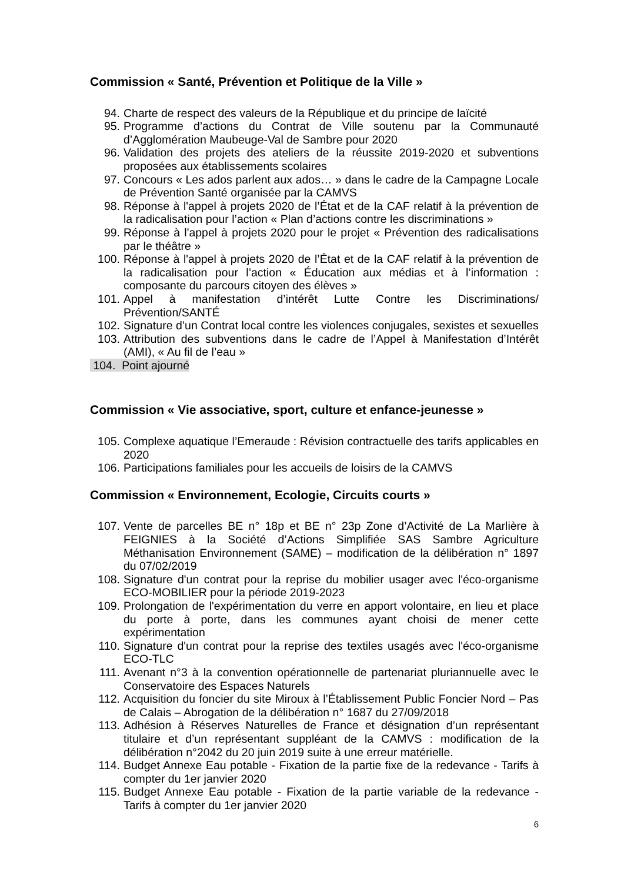Commission « Santé, Prévention et Politique de la Ville »
94. Charte de respect des valeurs de la République et du principe de laïcité
95. Programme d’actions du Contrat de Ville soutenu par la Communauté d’Agglomération Maubeuge-Val de Sambre pour 2020
96. Validation des projets des ateliers de la réussite 2019-2020 et subventions proposées aux établissements scolaires
97. Concours « Les ados parlent aux ados… » dans le cadre de la Campagne Locale de Prévention Santé organisée par la CAMVS
98. Réponse à l'appel à projets 2020 de l’État et de la CAF relatif à la prévention de la radicalisation pour l’action « Plan d’actions contre les discriminations »
99. Réponse à l'appel à projets 2020 pour le projet « Prévention des radicalisations par le théâtre »
100. Réponse à l'appel à projets 2020 de l’État et de la CAF relatif à la prévention de la radicalisation pour l’action « Éducation aux médias et à l’information : composante du parcours citoyen des élèves »
101. Appel à manifestation d’intérêt Lutte Contre les Discriminations/ Prévention/SANTÉ
102. Signature d’un Contrat local contre les violences conjugales, sexistes et sexuelles
103. Attribution des subventions dans le cadre de l’Appel à Manifestation d’Intérêt (AMI), « Au fil de l’eau »
104. Point ajourné
Commission « Vie associative, sport, culture et enfance-jeunesse »
105. Complexe aquatique l’Emeraude : Révision contractuelle des tarifs applicables en 2020
106. Participations familiales pour les accueils de loisirs de la CAMVS
Commission « Environnement, Ecologie, Circuits courts »
107. Vente de parcelles BE n° 18p et BE n° 23p Zone d’Activité de La Marlière à FEIGNIES à la Société d’Actions Simplifiée SAS Sambre Agriculture Méthanisation Environnement (SAME) – modification de la délibération n° 1897 du 07/02/2019
108. Signature d'un contrat pour la reprise du mobilier usager avec l'éco-organisme ECO-MOBILIER pour la période 2019-2023
109. Prolongation de l'expérimentation du verre en apport volontaire, en lieu et place du porte à porte, dans les communes ayant choisi de mener cette expérimentation
110. Signature d'un contrat pour la reprise des textiles usagés avec l'éco-organisme ECO-TLC
111. Avenant n°3 à la convention opérationnelle de partenariat pluriannuelle avec le Conservatoire des Espaces Naturels
112. Acquisition du foncier du site Miroux à l’Établissement Public Foncier Nord – Pas de Calais – Abrogation de la délibération n° 1687 du 27/09/2018
113. Adhésion à Réserves Naturelles de France et désignation d’un représentant titulaire et d’un représentant suppléant de la CAMVS : modification de la délibération n°2042 du 20 juin 2019 suite à une erreur matérielle.
114. Budget Annexe Eau potable - Fixation de la partie fixe de la redevance - Tarifs à compter du 1er janvier 2020
115. Budget Annexe Eau potable - Fixation de la partie variable de la redevance - Tarifs à compter du 1er janvier 2020
6